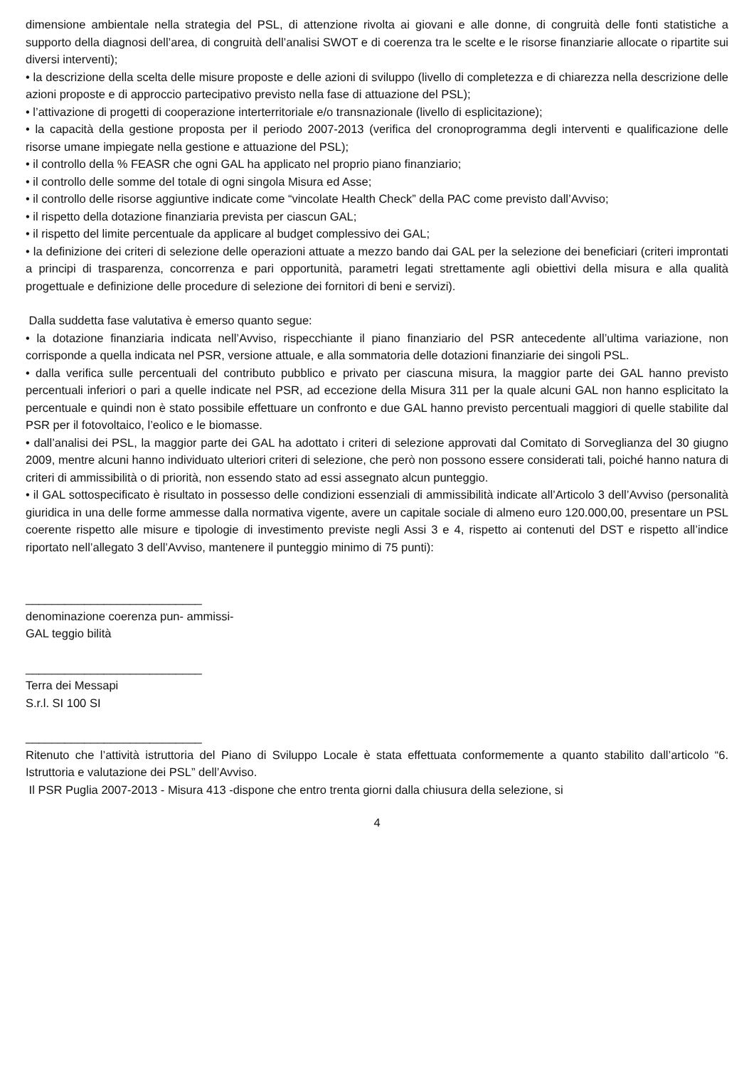dimensione ambientale nella strategia del PSL, di attenzione rivolta ai giovani e alle donne, di congruità delle fonti statistiche a supporto della diagnosi dell’area, di congruità dell’analisi SWOT e di coerenza tra le scelte e le risorse finanziarie allocate o ripartite sui diversi interventi);
• la descrizione della scelta delle misure proposte e delle azioni di sviluppo (livello di completezza e di chiarezza nella descrizione delle azioni proposte e di approccio partecipativo previsto nella fase di attuazione del PSL);
• l’attivazione di progetti di cooperazione interterritoriale e/o transnazionale (livello di esplicitazione);
• la capacità della gestione proposta per il periodo 2007-2013 (verifica del cronoprogramma degli interventi e qualificazione delle risorse umane impiegate nella gestione e attuazione del PSL);
• il controllo della % FEASR che ogni GAL ha applicato nel proprio piano finanziario;
• il controllo delle somme del totale di ogni singola Misura ed Asse;
• il controllo delle risorse aggiuntive indicate come “vincolate Health Check” della PAC come previsto dall’Avviso;
• il rispetto della dotazione finanziaria prevista per ciascun GAL;
• il rispetto del limite percentuale da applicare al budget complessivo dei GAL;
• la definizione dei criteri di selezione delle operazioni attuate a mezzo bando dai GAL per la selezione dei beneficiari (criteri improntati a principi di trasparenza, concorrenza e pari opportunità, parametri legati strettamente agli obiettivi della misura e alla qualità progettuale e definizione delle procedure di selezione dei fornitori di beni e servizi).
Dalla suddetta fase valutativa è emerso quanto segue:
• la dotazione finanziaria indicata nell’Avviso, rispecchiante il piano finanziario del PSR antecedente all’ultima variazione, non corrisponde a quella indicata nel PSR, versione attuale, e alla sommatoria delle dotazioni finanziarie dei singoli PSL.
• dalla verifica sulle percentuali del contributo pubblico e privato per ciascuna misura, la maggior parte dei GAL hanno previsto percentuali inferiori o pari a quelle indicate nel PSR, ad eccezione della Misura 311 per la quale alcuni GAL non hanno esplicitato la percentuale e quindi non è stato possibile effettuare un confronto e due GAL hanno previsto percentuali maggiori di quelle stabilite dal PSR per il fotovoltaico, l’eolico e le biomasse.
• dall’analisi dei PSL, la maggior parte dei GAL ha adottato i criteri di selezione approvati dal Comitato di Sorveglianza del 30 giugno 2009, mentre alcuni hanno individuato ulteriori criteri di selezione, che però non possono essere considerati tali, poiché hanno natura di criteri di ammissibilità o di priorità, non essendo stato ad essi assegnato alcun punteggio.
• il GAL sottospecificato è risultato in possesso delle condizioni essenziali di ammissibilità indicate all’Articolo 3 dell’Avviso (personalità giuridica in una delle forme ammesse dalla normativa vigente, avere un capitale sociale di almeno euro 120.000,00, presentare un PSL coerente rispetto alle misure e tipologie di investimento previste negli Assi 3 e 4, rispetto ai contenuti del DST e rispetto all’indice riportato nell’allegato 3 dell’Avviso, mantenere il punteggio minimo di 75 punti):
___________________________
denominazione coerenza pun- ammissi-
GAL teggio bilità
___________________________
Terra dei Messapi
S.r.l. SI 100 SI
___________________________
Ritenuto che l’attività istruttoria del Piano di Sviluppo Locale è stata effettuata conformemente a quanto stabilito dall’articolo “6. Istruttoria e valutazione dei PSL” dell’Avviso.
Il PSR Puglia 2007-2013 - Misura 413 -dispone che entro trenta giorni dalla chiusura della selezione, si
4